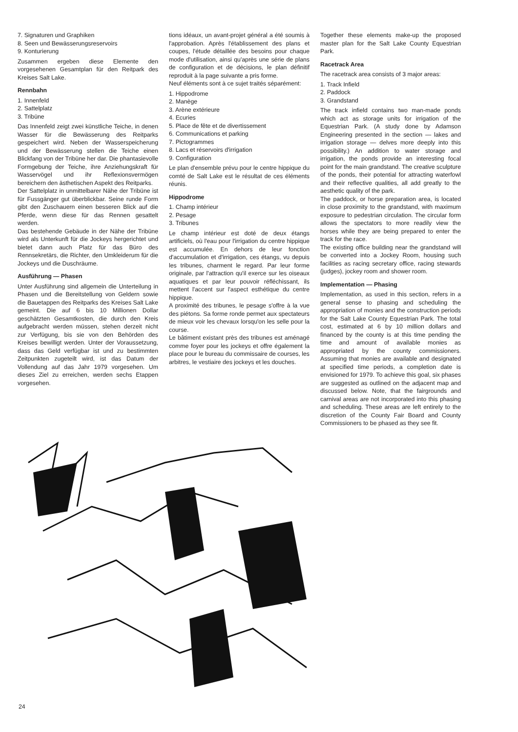7. Signaturen und Graphiken
8. Seen und Bewässerungsreservoirs
9. Konturierung
Zusammen ergeben diese Elemente den vorgesehenen Gesamtplan für den Reitpark des Kreises Salt Lake.
Rennbahn
1. Innenfeld
2. Sattelplatz
3. Tribüne
Das Innenfeld zeigt zwei künstliche Teiche, in denen Wasser für die Bewässerung des Reitparks gespeichert wird. Neben der Wasserspeicherung und der Bewässerung stellen die Teiche einen Blickfang von der Tribüne her dar. Die phantasievolle Formgebung der Teiche, ihre Anziehungskraft für Wasservögel und ihr Reflexionsvermögen bereichern den ästhetischen Aspekt des Reitparks.
Der Sattelplatz in unmittelbarer Nähe der Tribüne ist für Fussgänger gut überblickbar. Seine runde Form gibt den Zuschauern einen besseren Blick auf die Pferde, wenn diese für das Rennen gesattelt werden.
Das bestehende Gebäude in der Nähe der Tribüne wird als Unterkunft für die Jockeys hergerichtet und bietet dann auch Platz für das Büro des Rennsekretärs, die Richter, den Umkleiderum für die Jockeys und die Duschräume.
Ausführung — Phasen
Unter Ausführung sind allgemein die Unterteilung in Phasen und die Bereitstellung von Geldern sowie die Bauetappen des Reitparks des Kreises Salt Lake gemeint. Die auf 6 bis 10 Millionen Dollar geschätzten Gesamtkosten, die durch den Kreis aufgebracht werden müssen, stehen derzeit nicht zur Verfügung, bis sie von den Behörden des Kreises bewilligt werden. Unter der Voraussetzung, dass das Geld verfügbar ist und zu bestimmten Zeitpunkten zugeteilt wird, ist das Datum der Vollendung auf das Jahr 1979 vorgesehen. Um dieses Ziel zu erreichen, werden sechs Etappen vorgesehen.
tions idéaux, un avant-projet général a été soumis à l'approbation. Après l'établissement des plans et coupes, l'étude détaillée des besoins pour chaque mode d'utilisation, ainsi qu'après une série de plans de configuration et de décisions, le plan définitif reproduit à la page suivante a pris forme.
Neuf éléments sont à ce sujet traités séparément:
1. Hippodrome
2. Manège
3. Arène extérieure
4. Ecuries
5. Place de fête et de divertissement
6. Communications et parking
7. Pictogrammes
8. Lacs et réservoirs d'irrigation
9. Configuration
Le plan d'ensemble prévu pour le centre hippique du comté de Salt Lake est le résultat de ces éléments réunis.
Hippodrome
1. Champ intérieur
2. Pesage
3. Tribunes
Le champ intérieur est doté de deux étangs artificiels, où l'eau pour l'irrigation du centre hippique est accumulée. En dehors de leur fonction d'accumulation et d'irrigation, ces étangs, vu depuis les tribunes, charment le regard. Par leur forme originale, par l'attraction qu'il exerce sur les oiseaux aquatiques et par leur pouvoir réfléchissant, ils mettent l'accent sur l'aspect esthétique du centre hippique.
A proximité des tribunes, le pesage s'offre à la vue des piétons. Sa forme ronde permet aux spectateurs de mieux voir les chevaux lorsqu'on les selle pour la course.
Le bâtiment existant près des tribunes est aménagé comme foyer pour les jockeys et offre également la place pour le bureau du commissaire de courses, les arbitres, le vestiaire des jockeys et les douches.
Together these elements make-up the proposed master plan for the Salt Lake County Equestrian Park.
Racetrack Area
The racetrack area consists of 3 major areas:
1. Track Infield
2. Paddock
3. Grandstand
The track infield contains two man-made ponds which act as storage units for irrigation of the Equestrian Park. (A study done by Adamson Engineering presented in the section — lakes and irrigation storage — delves more deeply into this possibility.) An addition to water storage and irrigation, the ponds provide an interesting focal point for the main grandstand. The creative sculpture of the ponds, their potential for attracting waterfowl and their reflective qualities, all add greatly to the aesthetic quality of the park.
The paddock, or horse preparation area, is located in close proximity to the grandstand, with maximum exposure to pedestrian circulation. The circular form allows the spectators to more readily view the horses while they are being prepared to enter the track for the race.
The existing office building near the grandstand will be converted into a Jockey Room, housing such facilities as racing secretary office, racing stewards (judges), jockey room and shower room.
Implementation — Phasing
Implementation, as used in this section, refers in a general sense to phasing and scheduling the appropriation of monies and the construction periods for the Salt Lake County Equestrian Park. The total cost, estimated at 6 by 10 million dollars and financed by the county is at this time pending the time and amount of available monies as appropriated by the county commissioners. Assuming that monies are available and designated at specified time periods, a completion date is envisioned for 1979. To achieve this goal, six phases are suggested as outlined on the adjacent map and discussed below. Note, that the fairgrounds and carnival areas are not incorporated into this phasing and scheduling. These areas are left entirely to the discretion of the County Fair Board and County Commissioners to be phased as they see fit.
24